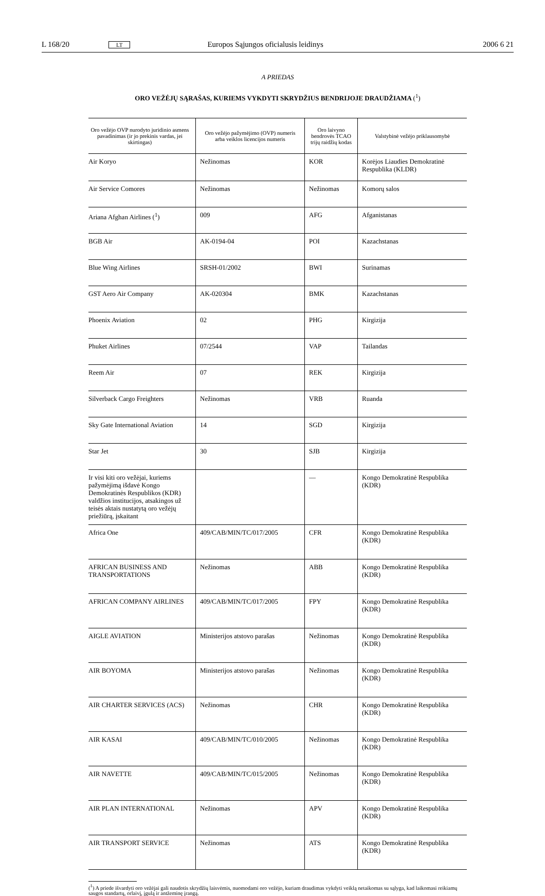L 168/20 LT Europos Sąjungos oficialusis leidinys 2006 6 21
A PRIEDAS
ORO VEŽĖJŲ SĄRAŠAS, KURIEMS VYKDYTI SKRYDŽIUS BENDRIJOJE DRAUDŽIAMA (<sup>1</sup>)
| Oro vežėjo OVP nurodyto juridinio asmens pavadinimas (ir jo prekinis vardas, jei skirtingas) | Oro vežėjo pažymėjimo (OVP) numeris arba veiklos licencijos numeris | Oro laivyno bendrovės TCAO trijų raidžių kodas | Valstybinė vežėjo priklausomybė |
| --- | --- | --- | --- |
| Air Koryo | Nežinomas | KOR | Korėjos Liaudies Demokratinė Respublika (KLDR) |
| Air Service Comores | Nežinomas | Nežinomas | Komorų salos |
| Ariana Afghan Airlines (<sup>1</sup>) | 009 | AFG | Afganistanas |
| BGB Air | AK-0194-04 | POI | Kazachstanas |
| Blue Wing Airlines | SRSH-01/2002 | BWI | Surinamas |
| GST Aero Air Company | AK-020304 | BMK | Kazachstanas |
| Phoenix Aviation | 02 | PHG | Kirgizija |
| Phuket Airlines | 07/2544 | VAP | Tailandas |
| Reem Air | 07 | REK | Kirgizija |
| Silverback Cargo Freighters | Nežinomas | VRB | Ruanda |
| Sky Gate International Aviation | 14 | SGD | Kirgizija |
| Star Jet | 30 | SJB | Kirgizija |
| Ir visi kiti oro vežėjai, kuriems pažymėjimą išdavė Kongo Demokratinės Respublikos (KDR) valdžios institucijos, atsakingos už teisės aktais nustatytą oro vežėjų priežiūrą, įskaitant | | — | Kongo Demokratinė Respublika (KDR) |
| Africa One | 409/CAB/MIN/TC/017/2005 | CFR | Kongo Demokratinė Respublika (KDR) |
| AFRICAN BUSINESS AND TRANSPORTATIONS | Nežinomas | ABB | Kongo Demokratinė Respublika (KDR) |
| AFRICAN COMPANY AIRLINES | 409/CAB/MIN/TC/017/2005 | FPY | Kongo Demokratinė Respublika (KDR) |
| AIGLE AVIATION | Ministerijos atstovo parašas | Nežinomas | Kongo Demokratinė Respublika (KDR) |
| AIR BOYOMA | Ministerijos atstovo parašas | Nežinomas | Kongo Demokratinė Respublika (KDR) |
| AIR CHARTER SERVICES (ACS) | Nežinomas | CHR | Kongo Demokratinė Respublika (KDR) |
| AIR KASAI | 409/CAB/MIN/TC/010/2005 | Nežinomas | Kongo Demokratinė Respublika (KDR) |
| AIR NAVETTE | 409/CAB/MIN/TC/015/2005 | Nežinomas | Kongo Demokratinė Respublika (KDR) |
| AIR PLAN INTERNATIONAL | Nežinomas | APV | Kongo Demokratinė Respublika (KDR) |
| AIR TRANSPORT SERVICE | Nežinomas | ATS | Kongo Demokratinė Respublika (KDR) |
(<sup>1</sup>) A priede išvardyti oro vežėjai gali naudotis skrydžių laisvėmis, nuomodami oro vežėjo, kuriam draudimas vykdyti veiklą netaikomas su sąlyga, kad laikomasi reikiamų saugos standartų, orlaivį, įgulą ir antžeminę įrangą.